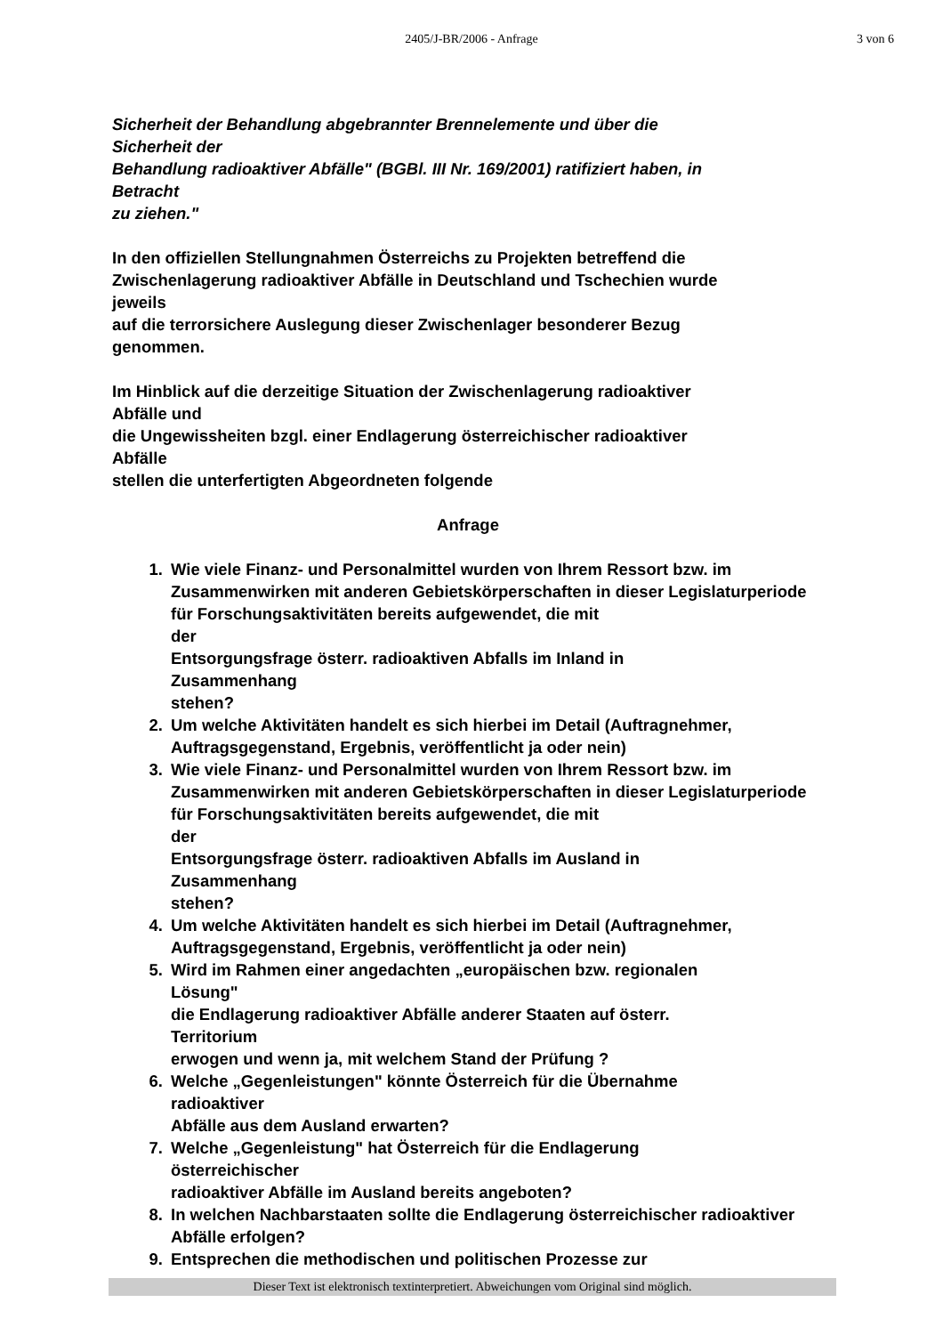2405/J-BR/2006 - Anfrage
3 von 6
Sicherheit der Behandlung abgebrannter Brennelemente und über die
Sicherheit der
Behandlung radioaktiver Abfälle" (BGBl. III Nr. 169/2001) ratifiziert haben, in
Betracht
zu ziehen."
In den offiziellen Stellungnahmen Österreichs zu Projekten betreffend die
Zwischenlagerung radioaktiver Abfälle in Deutschland und Tschechien wurde
jeweils
auf die terrorsichere Auslegung dieser Zwischenlager besonderer Bezug
genommen.
Im Hinblick auf die derzeitige Situation der Zwischenlagerung radioaktiver
Abfälle und
die Ungewissheiten bzgl. einer Endlagerung österreichischer radioaktiver
Abfälle
stellen die unterfertigten Abgeordneten folgende
Anfrage
1. Wie viele Finanz- und Personalmittel wurden von Ihrem Ressort bzw. im Zusammenwirken mit anderen Gebietskörperschaften in dieser Legislaturperiode für Forschungsaktivitäten bereits aufgewendet, die mit
der
Entsorgungsfrage österr. radioaktiven Abfalls im Inland in
Zusammenhang
stehen?
2. Um welche Aktivitäten handelt es sich hierbei im Detail (Auftragnehmer, Auftragsgegenstand, Ergebnis, veröffentlicht ja oder nein)
3. Wie viele Finanz- und Personalmittel wurden von Ihrem Ressort bzw. im Zusammenwirken mit anderen Gebietskörperschaften in dieser Legislaturperiode für Forschungsaktivitäten bereits aufgewendet, die mit
der
Entsorgungsfrage österr. radioaktiven Abfalls im Ausland in
Zusammenhang
stehen?
4. Um welche Aktivitäten handelt es sich hierbei im Detail (Auftragnehmer, Auftragsgegenstand, Ergebnis, veröffentlicht ja oder nein)
5. Wird im Rahmen einer angedachten „europäischen bzw. regionalen
Lösung"
die Endlagerung radioaktiver Abfälle anderer Staaten auf österr.
Territorium
erwogen und wenn ja, mit welchem Stand der Prüfung ?
6. Welche „Gegenleistungen" könnte Österreich für die Übernahme
radioaktiver
Abfälle aus dem Ausland erwarten?
7. Welche „Gegenleistung" hat Österreich für die Endlagerung
österreichischer
radioaktiver Abfälle im Ausland bereits angeboten?
8. In welchen Nachbarstaaten sollte die Endlagerung österreichischer radioaktiver Abfälle erfolgen?
9. Entsprechen die methodischen und politischen Prozesse zur
Dieser Text ist elektronisch textinterpretiert. Abweichungen vom Original sind möglich.